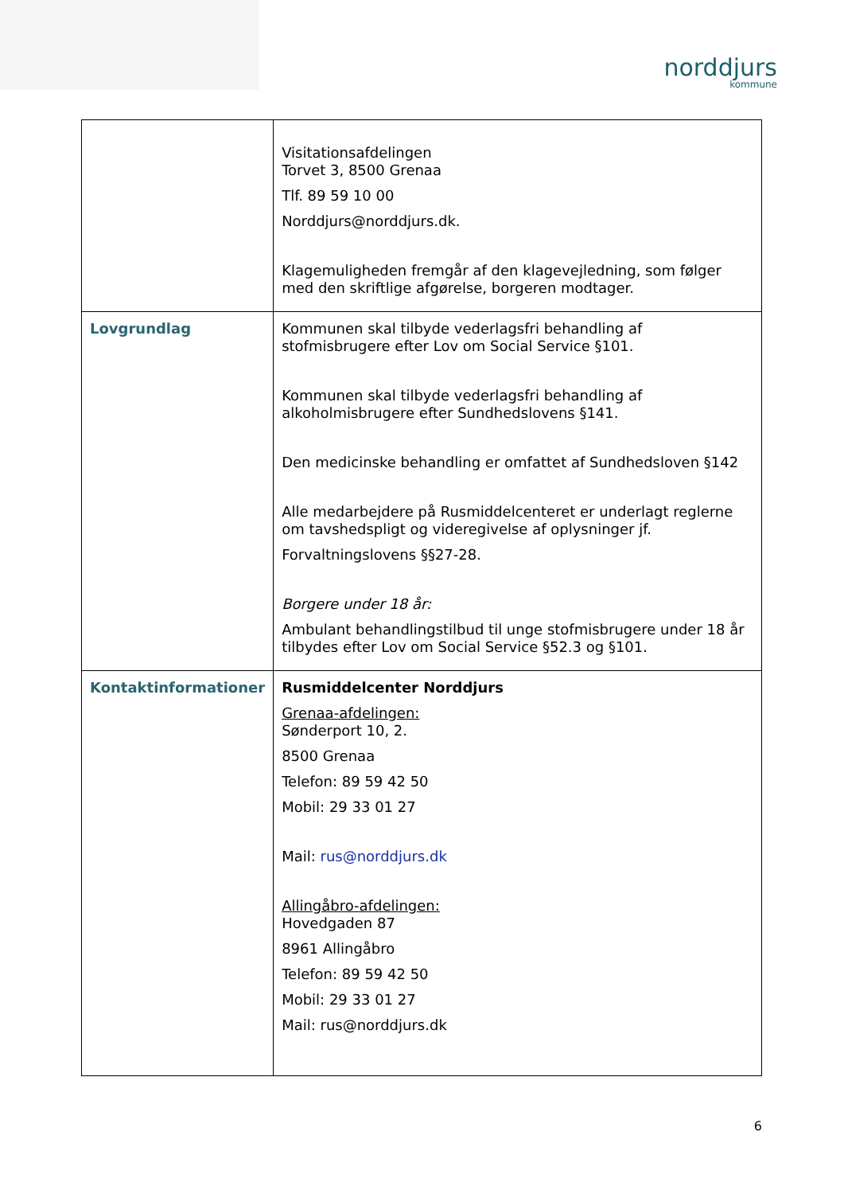norddjurs
kommune
| | Visitationsafdelingen Torvet 3, 8500 Grenaa Tlf. 89 59 10 00 Norddjurs@norddjurs.dk . Klagemuligheden fremgår af den klagevejledning, som følger med den skriftlige afgørelse, borgeren modtager. |
| Lovgrundlag | Kommunen skal tilbyde vederlagsfri behandling af stofmisbrugere efter Lov om Social Service §101. Kommunen skal tilbyde vederlagsfri behandling af alkoholmisbrugere efter Sundhedslovens §141. Den medicinske behandling er omfattet af Sundhedsloven §142 Alle medarbejdere på Rusmiddelcenteret er underlagt reglerne om tavshedspligt og videregivelse af oplysninger jf. Forvaltningslovens §§27-28. Borgere under 18 år: Ambulant behandlingstilbud til unge stofmisbrugere under 18 år tilbydes efter Lov om Social Service §52.3 og §101. |
| Kontaktinformationer | Rusmiddelcenter Norddjurs Grenaa-afdelingen: Sønderport 10, 2. 8500 Grenaa Telefon: 89 59 42 50 Mobil: 29 33 01 27 Mail: rus@norddjurs.dk Allingåbro-afdelingen: Hovedgaden 87 8961 Allingåbro Telefon: 89 59 42 50 Mobil: 29 33 01 27 Mail: rus@norddjurs.dk |
6